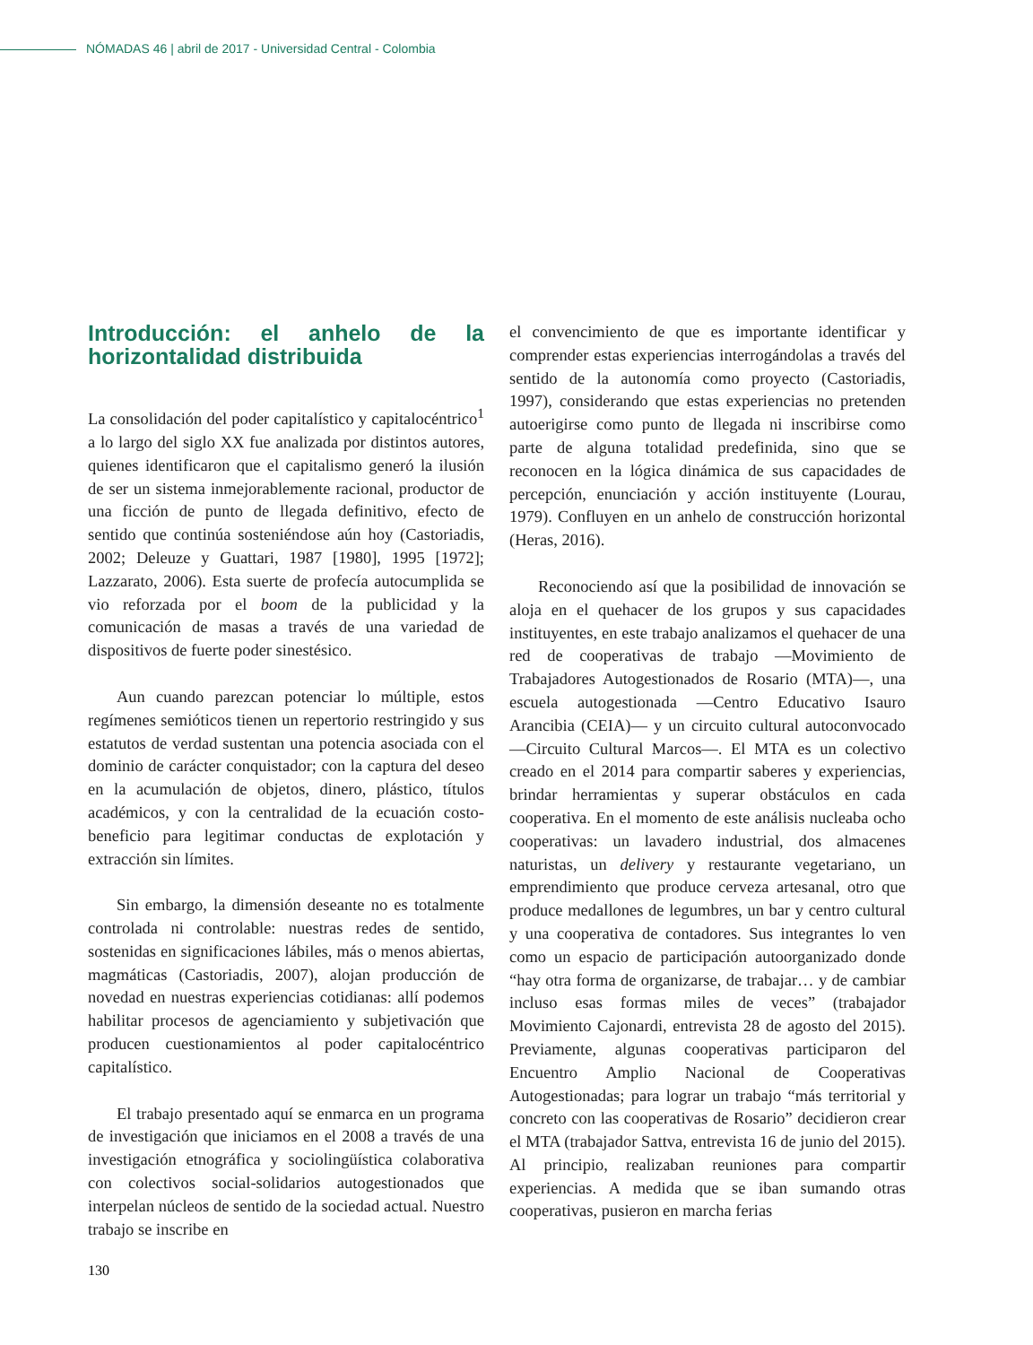NÓMADAS 46 | abril de 2017 - Universidad Central - Colombia
Introducción: el anhelo de la horizontalidad distribuida
La consolidación del poder capitalístico y capitalocéntrico<sup>1</sup> a lo largo del siglo XX fue analizada por distintos autores, quienes identificaron que el capitalismo generó la ilusión de ser un sistema inmejorablemente racional, productor de una ficción de punto de llegada definitivo, efecto de sentido que continúa sosteniéndose aún hoy (Castoriadis, 2002; Deleuze y Guattari, 1987 [1980], 1995 [1972]; Lazzarato, 2006). Esta suerte de profecía autocumplida se vio reforzada por el boom de la publicidad y la comunicación de masas a través de una variedad de dispositivos de fuerte poder sinestésico.
Aun cuando parezcan potenciar lo múltiple, estos regímenes semióticos tienen un repertorio restringido y sus estatutos de verdad sustentan una potencia asociada con el dominio de carácter conquistador; con la captura del deseo en la acumulación de objetos, dinero, plástico, títulos académicos, y con la centralidad de la ecuación costo-beneficio para legitimar conductas de explotación y extracción sin límites.
Sin embargo, la dimensión deseante no es totalmente controlada ni controlable: nuestras redes de sentido, sostenidas en significaciones lábiles, más o menos abiertas, magmáticas (Castoriadis, 2007), alojan producción de novedad en nuestras experiencias cotidianas: allí podemos habilitar procesos de agenciamiento y subjetivación que producen cuestionamientos al poder capitalocéntrico capitalístico.
El trabajo presentado aquí se enmarca en un programa de investigación que iniciamos en el 2008 a través de una investigación etnográfica y sociolingüística colaborativa con colectivos social-solidarios autogestionados que interpelan núcleos de sentido de la sociedad actual. Nuestro trabajo se inscribe en
el convencimiento de que es importante identificar y comprender estas experiencias interrogándolas a través del sentido de la autonomía como proyecto (Castoriadis, 1997), considerando que estas experiencias no pretenden autoerigirse como punto de llegada ni inscribirse como parte de alguna totalidad predefinida, sino que se reconocen en la lógica dinámica de sus capacidades de percepción, enunciación y acción instituyente (Lourau, 1979). Confluyen en un anhelo de construcción horizontal (Heras, 2016).
Reconociendo así que la posibilidad de innovación se aloja en el quehacer de los grupos y sus capacidades instituyentes, en este trabajo analizamos el quehacer de una red de cooperativas de trabajo —Movimiento de Trabajadores Autogestionados de Rosario (MTA)—, una escuela autogestionada —Centro Educativo Isauro Arancibia (CEIA)— y un circuito cultural autoconvocado —Circuito Cultural Marcos—. El MTA es un colectivo creado en el 2014 para compartir saberes y experiencias, brindar herramientas y superar obstáculos en cada cooperativa. En el momento de este análisis nucleaba ocho cooperativas: un lavadero industrial, dos almacenes naturistas, un delivery y restaurante vegetariano, un emprendimiento que produce cerveza artesanal, otro que produce medallones de legumbres, un bar y centro cultural y una cooperativa de contadores. Sus integrantes lo ven como un espacio de participación autoorganizado donde “hay otra forma de organizarse, de trabajar… y de cambiar incluso esas formas miles de veces” (trabajador Movimiento Cajonardi, entrevista 28 de agosto del 2015). Previamente, algunas cooperativas participaron del Encuentro Amplio Nacional de Cooperativas Autogestionadas; para lograr un trabajo “más territorial y concreto con las cooperativas de Rosario” decidieron crear el MTA (trabajador Sattva, entrevista 16 de junio del 2015). Al principio, realizaban reuniones para compartir experiencias. A medida que se iban sumando otras cooperativas, pusieron en marcha ferias
130